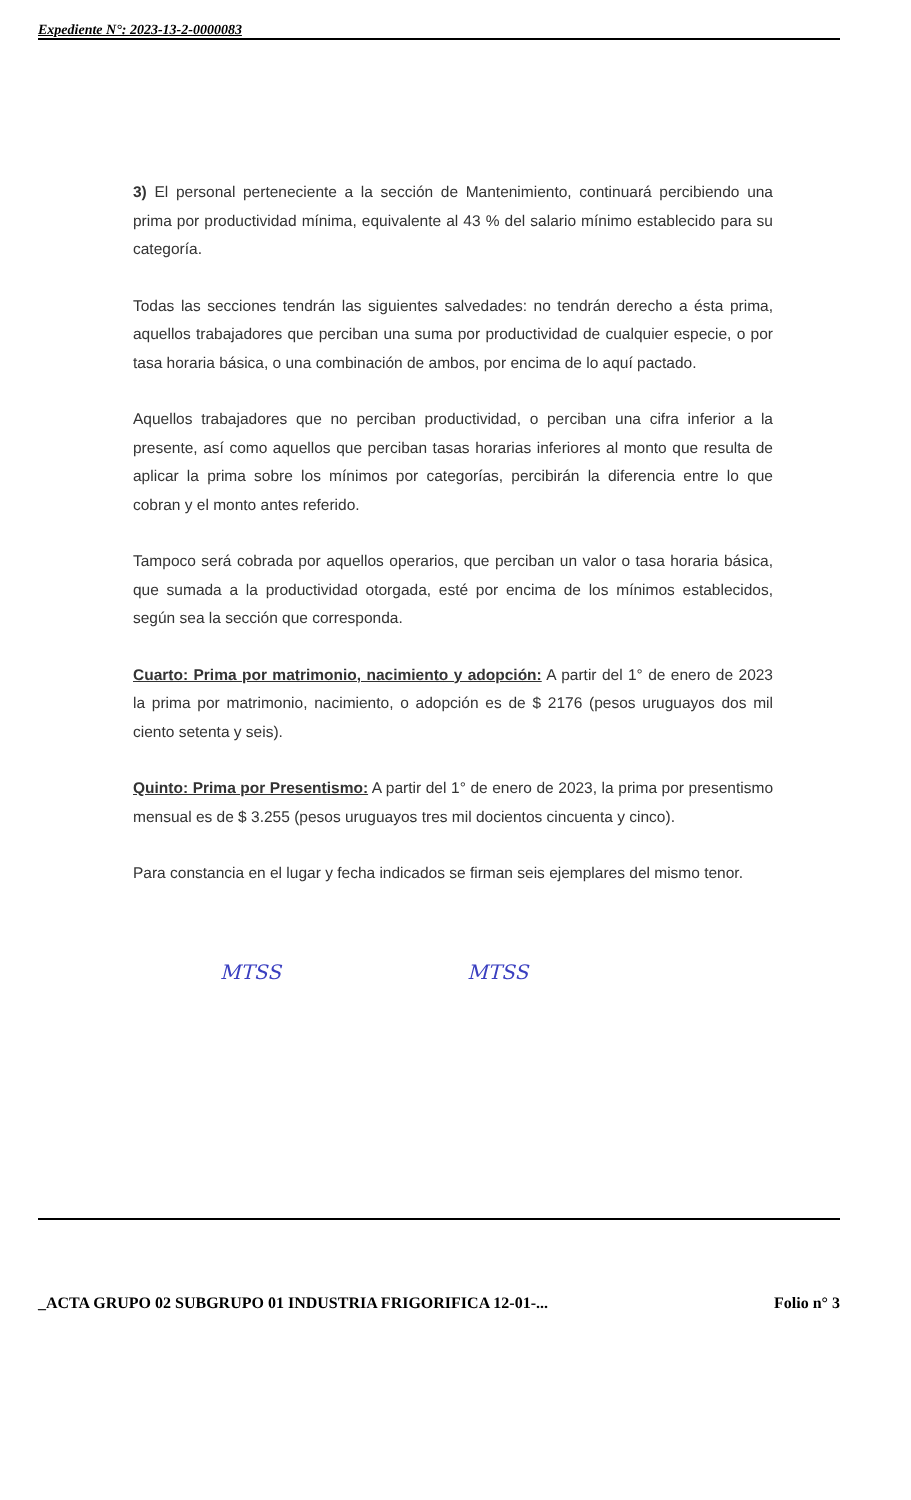Expediente N°: 2023-13-2-0000083
3) El personal perteneciente a la sección de Mantenimiento, continuará percibiendo una prima por productividad mínima, equivalente al 43 % del salario mínimo establecido para su categoría.
Todas las secciones tendrán las siguientes salvedades: no tendrán derecho a ésta prima, aquellos trabajadores que perciban una suma por productividad de cualquier especie, o por tasa horaria básica, o una combinación de ambos, por encima de lo aquí pactado.
Aquellos trabajadores que no perciban productividad, o perciban una cifra inferior a la presente, así como aquellos que perciban tasas horarias inferiores al monto que resulta de aplicar la prima sobre los mínimos por categorías, percibirán la diferencia entre lo que cobran y el monto antes referido.
Tampoco será cobrada por aquellos operarios, que perciban un valor o tasa horaria básica, que sumada a la productividad otorgada, esté por encima de los mínimos establecidos, según sea la sección que corresponda.
Cuarto: Prima por matrimonio, nacimiento y adopción: A partir del 1° de enero de 2023 la prima por matrimonio, nacimiento, o adopción es de $ 2176 (pesos uruguayos dos mil ciento setenta y seis).
Quinto: Prima por Presentismo: A partir del 1° de enero de 2023, la prima por presentismo mensual es de $ 3.255 (pesos uruguayos tres mil docientos cincuenta y cinco).
Para constancia en el lugar y fecha indicados se firman seis ejemplares del mismo tenor.
MTSS MTSS
_ACTA GRUPO 02 SUBGRUPO 01 INDUSTRIA FRIGORIFICA 12-01-... Folio n° 3